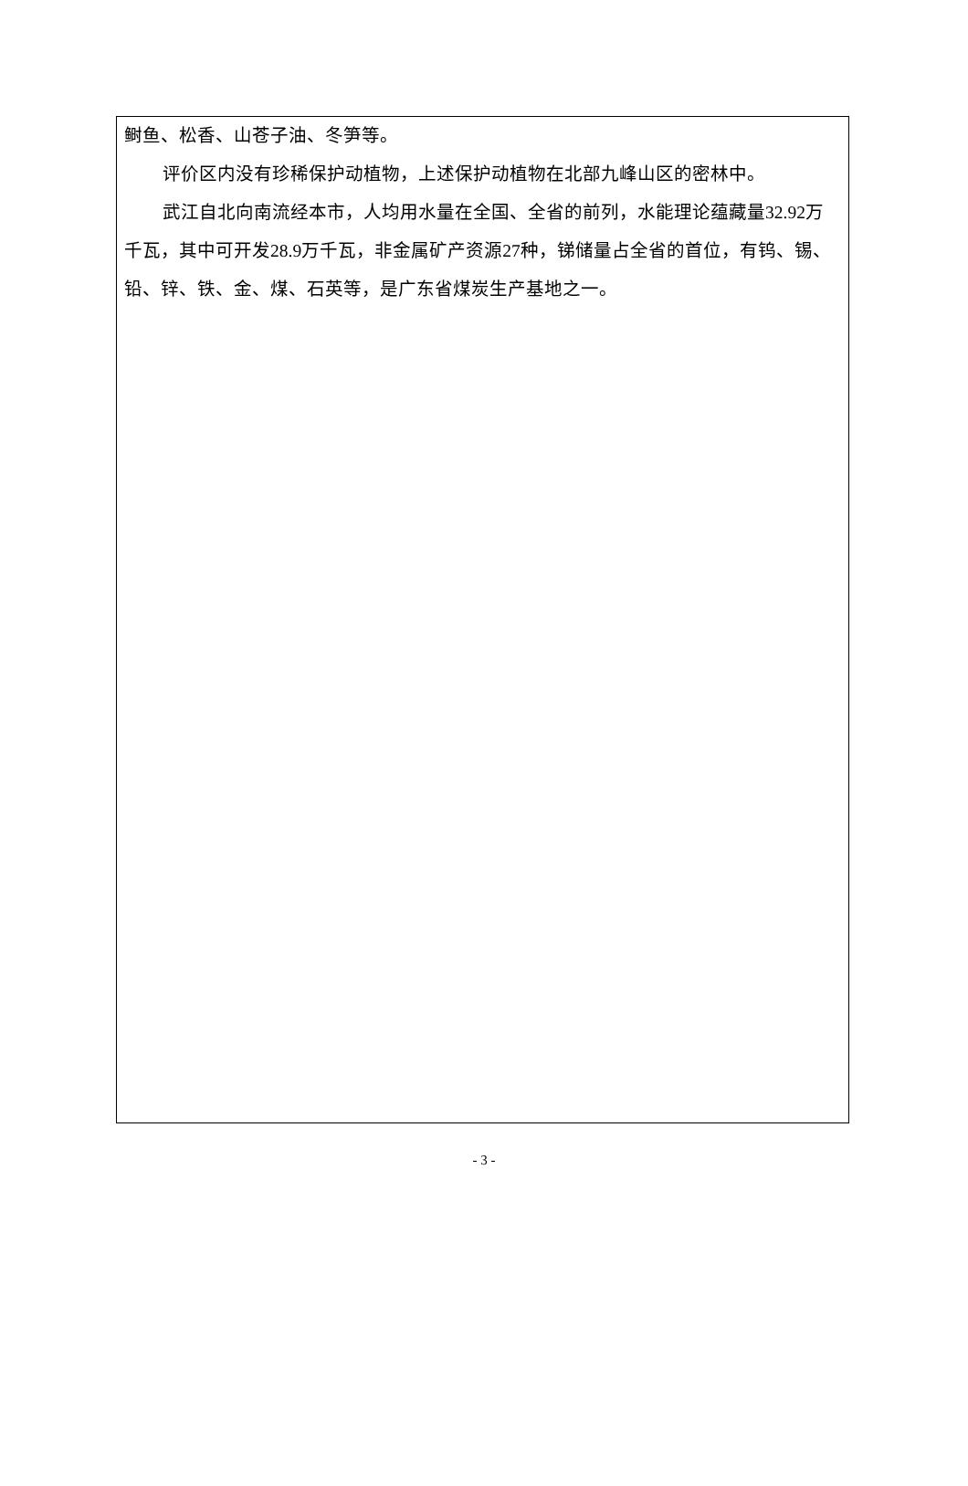鲥鱼、松香、山苍子油、冬笋等。
评价区内没有珍稀保护动植物，上述保护动植物在北部九峰山区的密林中。
武江自北向南流经本市，人均用水量在全国、全省的前列，水能理论蕴藏量32.92万千瓦，其中可开发28.9万千瓦，非金属矿产资源27种，锑储量占全省的首位，有钨、锡、铅、锌、铁、金、煤、石英等，是广东省煤炭生产基地之一。
- 3 -